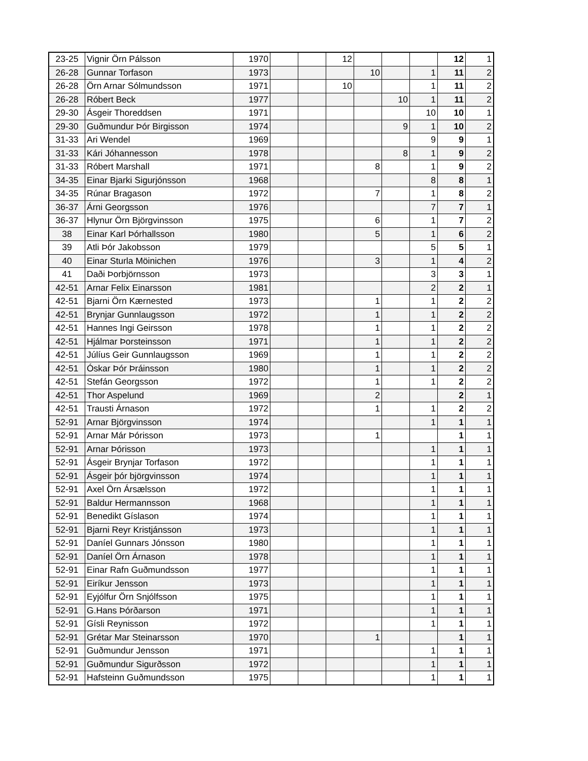| 23-25 | Vignir Örn Pálsson | 1970 | | | 12 | | | | 12 | 1 |
| 26-28 | Gunnar Torfason | 1973 | | | | 10 | | 1 | 11 | 2 |
| 26-28 | Örn Arnar Sólmundsson | 1971 | | | 10 | | | 1 | 11 | 2 |
| 26-28 | Róbert Beck | 1977 | | | | | 10 | 1 | 11 | 2 |
| 29-30 | Ásgeir Thoreddsen | 1971 | | | | | | 10 | 10 | 1 |
| 29-30 | Guðmundur Þór Birgisson | 1974 | | | | | 9 | 1 | 10 | 2 |
| 31-33 | Ari Wendel | 1969 | | | | | | 9 | 9 | 1 |
| 31-33 | Kári Jóhannesson | 1978 | | | | | 8 | 1 | 9 | 2 |
| 31-33 | Róbert Marshall | 1971 | | | | 8 | | 1 | 9 | 2 |
| 34-35 | Einar Bjarki Sigurjónsson | 1968 | | | | | | 8 | 8 | 1 |
| 34-35 | Rúnar Bragason | 1972 | | | | 7 | | 1 | 8 | 2 |
| 36-37 | Árni Georgsson | 1976 | | | | | | 7 | 7 | 1 |
| 36-37 | Hlynur Örn Björgvinsson | 1975 | | | | 6 | | 1 | 7 | 2 |
| 38 | Einar Karl Þórhallsson | 1980 | | | | 5 | | 1 | 6 | 2 |
| 39 | Atli Þór Jakobsson | 1979 | | | | | | 5 | 5 | 1 |
| 40 | Einar Sturla Möinichen | 1976 | | | | 3 | | 1 | 4 | 2 |
| 41 | Daði Þorbjörnsson | 1973 | | | | | | 3 | 3 | 1 |
| 42-51 | Arnar Felix Einarsson | 1981 | | | | | | 2 | 2 | 1 |
| 42-51 | Bjarni Örn Kærnested | 1973 | | | | 1 | | 1 | 2 | 2 |
| 42-51 | Brynjar Gunnlaugsson | 1972 | | | | 1 | | 1 | 2 | 2 |
| 42-51 | Hannes Ingi Geirsson | 1978 | | | | 1 | | 1 | 2 | 2 |
| 42-51 | Hjálmar Þorsteinsson | 1971 | | | | 1 | | 1 | 2 | 2 |
| 42-51 | Júlíus Geir Gunnlaugsson | 1969 | | | | 1 | | 1 | 2 | 2 |
| 42-51 | Óskar Þór Þráinsson | 1980 | | | | 1 | | 1 | 2 | 2 |
| 42-51 | Stefán Georgsson | 1972 | | | | 1 | | 1 | 2 | 2 |
| 42-51 | Thor Aspelund | 1969 | | | | 2 | | | 2 | 1 |
| 42-51 | Trausti Árnason | 1972 | | | | 1 | | 1 | 2 | 2 |
| 52-91 | Arnar Björgvinsson | 1974 | | | | | | 1 | 1 | 1 |
| 52-91 | Arnar Már Þórisson | 1973 | | | | 1 | | | 1 | 1 |
| 52-91 | Arnar Þórisson | 1973 | | | | | | 1 | 1 | 1 |
| 52-91 | Ásgeir Brynjar Torfason | 1972 | | | | | | 1 | 1 | 1 |
| 52-91 | Ásgeir þór björgvinsson | 1974 | | | | | | 1 | 1 | 1 |
| 52-91 | Axel Örn Ársælsson | 1972 | | | | | | 1 | 1 | 1 |
| 52-91 | Baldur Hermannsson | 1968 | | | | | | 1 | 1 | 1 |
| 52-91 | Benedikt Gíslason | 1974 | | | | | | 1 | 1 | 1 |
| 52-91 | Bjarni Reyr Kristjánsson | 1973 | | | | | | 1 | 1 | 1 |
| 52-91 | Daníel Gunnars Jónsson | 1980 | | | | | | 1 | 1 | 1 |
| 52-91 | Daníel Örn Árnason | 1978 | | | | | | 1 | 1 | 1 |
| 52-91 | Einar Rafn Guðmundsson | 1977 | | | | | | 1 | 1 | 1 |
| 52-91 | Eiríkur Jensson | 1973 | | | | | | 1 | 1 | 1 |
| 52-91 | Eyjólfur Örn Snjólfsson | 1975 | | | | | | 1 | 1 | 1 |
| 52-91 | G.Hans Þórðarson | 1971 | | | | | | 1 | 1 | 1 |
| 52-91 | Gísli Reynisson | 1972 | | | | | | 1 | 1 | 1 |
| 52-91 | Grétar Mar Steinarsson | 1970 | | | | 1 | | | 1 | 1 |
| 52-91 | Guðmundur Jensson | 1971 | | | | | | 1 | 1 | 1 |
| 52-91 | Guðmundur Sigurðsson | 1972 | | | | | | 1 | 1 | 1 |
| 52-91 | Hafsteinn Guðmundsson | 1975 | | | | | | 1 | 1 | 1 |